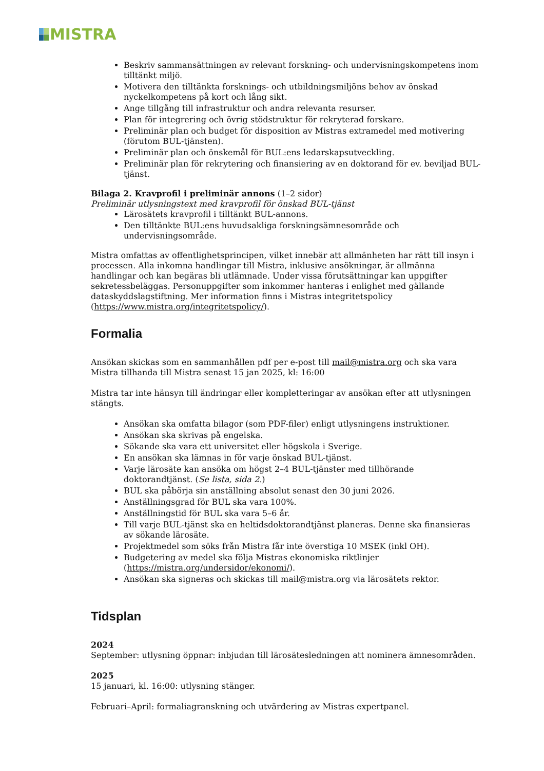MISTRA
Beskriv sammansättningen av relevant forskning- och undervisningskompetens inom tilltänkt miljö.
Motivera den tilltänkta forsknings- och utbildningsmiljöns behov av önskad nyckelkompetens på kort och lång sikt.
Ange tillgång till infrastruktur och andra relevanta resurser.
Plan för integrering och övrig stödstruktur för rekryterad forskare.
Preliminär plan och budget för disposition av Mistras extramedel med motivering (förutom BUL-tjänsten).
Preliminär plan och önskemål för BUL:ens ledarskapsutveckling.
Preliminär plan för rekrytering och finansiering av en doktorand för ev. beviljad BUL-tjänst.
Bilaga 2. Kravprofil i preliminär annons (1–2 sidor)
Preliminär utlysningstext med kravprofil för önskad BUL-tjänst
Lärosätets kravprofil i tilltänkt BUL-annons.
Den tilltänkte BUL:ens huvudsakliga forskningsämnesområde och undervisningsområde.
Mistra omfattas av offentlighetsprincipen, vilket innebär att allmänheten har rätt till insyn i processen. Alla inkomna handlingar till Mistra, inklusive ansökningar, är allmänna handlingar och kan begäras bli utlämnade. Under vissa förutsättningar kan uppgifter sekretessbeläggas. Personuppgifter som inkommer hanteras i enlighet med gällande dataskyddslagstiftning. Mer information finns i Mistras integritetspolicy (https://www.mistra.org/integritetspolicy/).
Formalia
Ansökan skickas som en sammanhållen pdf per e-post till mail@mistra.org och ska vara Mistra tillhanda till Mistra senast 15 jan 2025, kl: 16:00
Mistra tar inte hänsyn till ändringar eller kompletteringar av ansökan efter att utlysningen stängts.
Ansökan ska omfatta bilagor (som PDF-filer) enligt utlysningens instruktioner.
Ansökan ska skrivas på engelska.
Sökande ska vara ett universitet eller högskola i Sverige.
En ansökan ska lämnas in för varje önskad BUL-tjänst.
Varje lärosäte kan ansöka om högst 2–4 BUL-tjänster med tillhörande doktorandtjänst. (Se lista, sida 2.)
BUL ska påbörja sin anställning absolut senast den 30 juni 2026.
Anställningsgrad för BUL ska vara 100%.
Anställningstid för BUL ska vara 5–6 år.
Till varje BUL-tjänst ska en heltidsdoktorandtjänst planeras. Denne ska finansieras av sökande lärosäte.
Projektmedel som söks från Mistra får inte överstiga 10 MSEK (inkl OH).
Budgetering av medel ska följa Mistras ekonomiska riktlinjer (https://mistra.org/undersidor/ekonomi/).
Ansökan ska signeras och skickas till mail@mistra.org via lärosätets rektor.
Tidsplan
2024
September: utlysning öppnar: inbjudan till lärosätesledningen att nominera ämnesområden.
2025
15 januari, kl. 16:00: utlysning stänger.
Februari–April: formaliagranskning och utvärdering av Mistras expertpanel.